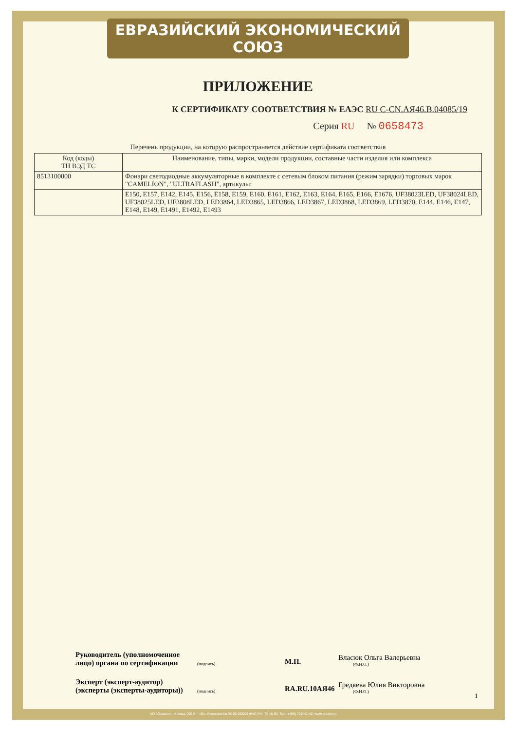ЕВРАЗИЙСКИЙ ЭКОНОМИЧЕСКИЙ СОЮЗ
ПРИЛОЖЕНИЕ
К СЕРТИФИКАТУ СООТВЕТСТВИЯ № ЕАЭС RU C-CN.АЯ46.В.04085/19
Серия RU № 0658473
Перечень продукции, на которую распространяется действие сертификата соответствия
| Код (коды) ТН ВЭД ТС | Наименование, типы, марки, модели продукции, составные части изделия или комплекса |
| --- | --- |
| 8513100000 | Фонари светодиодные аккумуляторные в комплекте с сетевым блоком питания (режим зарядки) торговых марок "CAMELION", "ULTRAFLASH", артикулы: |
| | E150, E157, E142, E145, E156, E158, E159, E160, E161, E162, E163, E164, E165, E166, E1676, UF38023LED, UF38024LED, UF38025LED, UF3808LED, LED3864, LED3865, LED3866, LED3867, LED3868, LED3869, LED3870, E144, E146, E147, E148, E149, E1491, E1492, E1493 |
Руководитель (уполномоченное лицо) органа по сертификации
(подпись)
М.П.
Власюк Ольга Валерьевна
(Ф.И.О.)
Эксперт (эксперт-аудитор) (эксперты (эксперты-аудиторы))
(подпись)
RA.RU.10АЯ46
Гредяева Юлия Викторовна
(Ф.И.О.)
1
АО «Опцион», Москва, 2019 г., «Б». Лицензия № 05-05-09/003 ФНС РФ. ТЗ № 62. Тел.: (495) 726-47-42, www.opcion.ru